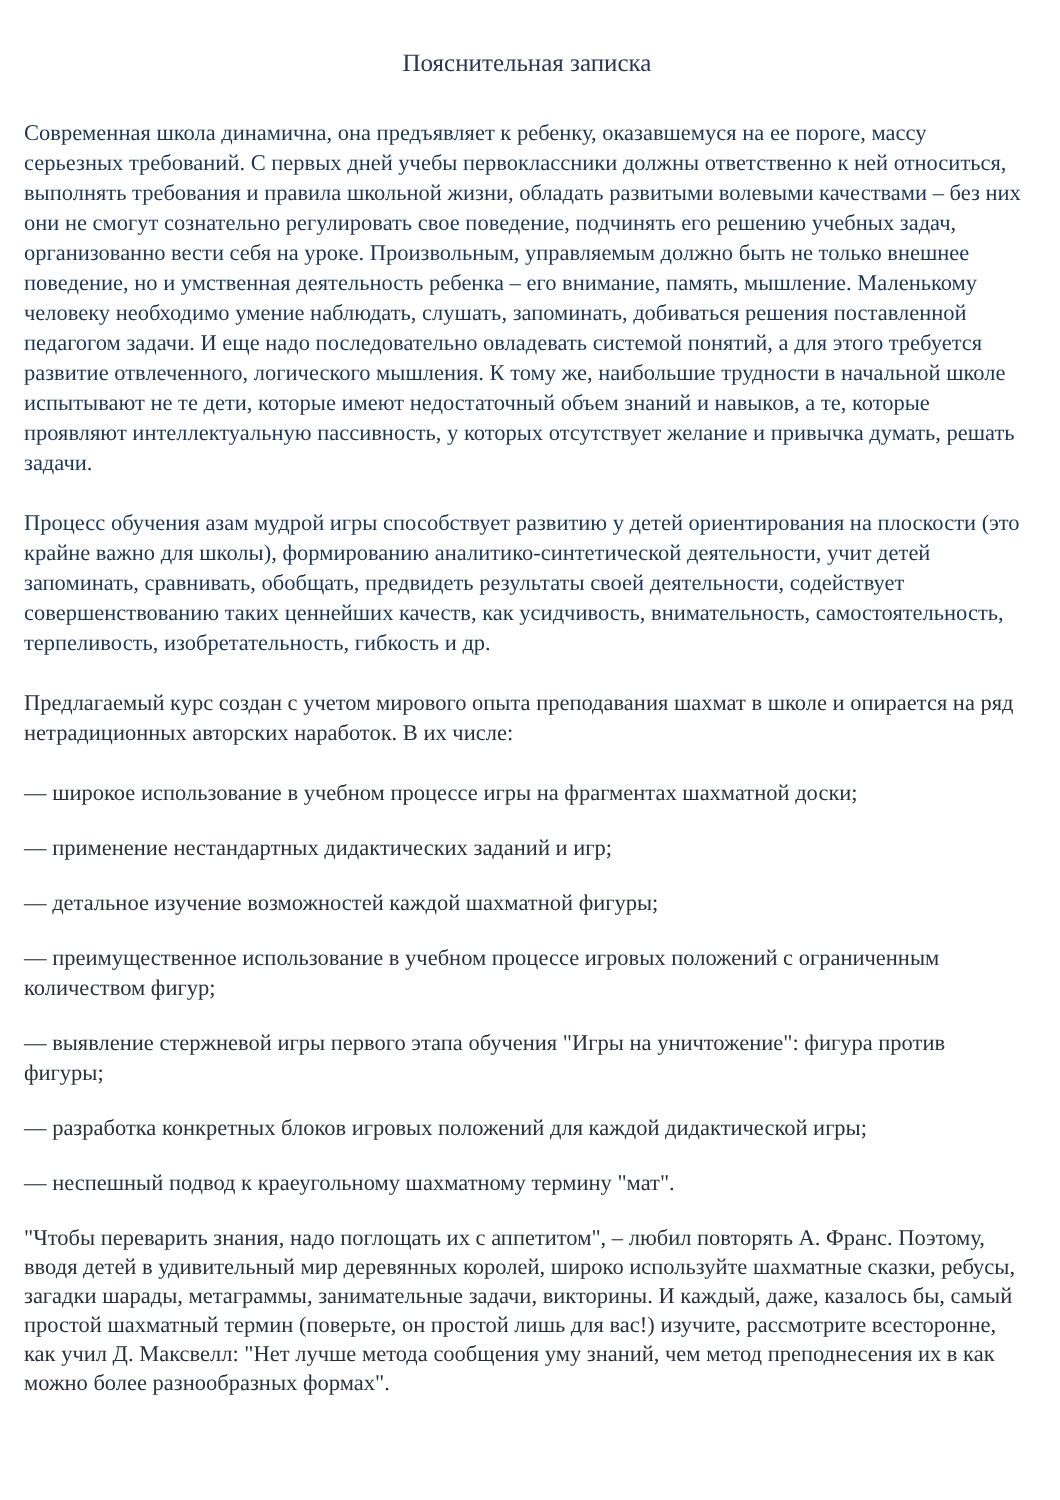Пояснительная записка
Современная школа динамична, она предъявляет к ребенку, оказавшемуся на ее пороге, массу серьезных требований. С первых дней учебы первоклассники должны ответственно к ней относиться, выполнять требования и правила школьной жизни, обладать развитыми волевыми качествами – без них они не смогут сознательно регулировать свое поведение, подчинять его решению учебных задач, организованно вести себя на уроке. Произвольным, управляемым должно быть не только внешнее поведение, но и умственная деятельность ребенка – его внимание, память, мышление. Маленькому человеку необходимо умение наблюдать, слушать, запоминать, добиваться решения поставленной педагогом задачи. И еще надо последовательно овладевать системой понятий, а для этого требуется развитие отвлеченного, логического мышления. К тому же, наибольшие трудности в начальной школе испытывают не те дети, которые имеют недостаточный объем знаний и навыков, а те, которые проявляют интеллектуальную пассивность, у которых отсутствует желание и привычка думать, решать задачи.
Процесс обучения азам мудрой игры способствует развитию у детей ориентирования на плоскости (это крайне важно для школы), формированию аналитико-синтетической деятельности, учит детей запоминать, сравнивать, обобщать, предвидеть результаты своей деятельности, содействует совершенствованию таких ценнейших качеств, как усидчивость, внимательность, самостоятельность, терпеливость, изобретательность, гибкость и др.
Предлагаемый курс создан с учетом мирового опыта преподавания шахмат в школе и опирается на ряд нетрадиционных авторских наработок. В их числе:
— широкое использование в учебном процессе игры на фрагментах шахматной доски;
— применение нестандартных дидактических заданий и игр;
— детальное изучение возможностей каждой шахматной фигуры;
— преимущественное использование в учебном процессе игровых положений с ограниченным количеством фигур;
— выявление стержневой игры первого этапа обучения "Игры на уничтожение": фигура против фигуры;
— разработка конкретных блоков игровых положений для каждой дидактической игры;
— неспешный подвод к краеугольному шахматному термину "мат".
"Чтобы переварить знания, надо поглощать их с аппетитом", – любил повторять А. Франс. Поэтому, вводя детей в удивительный мир деревянных королей, широко используйте шахматные сказки, ребусы, загадки шарады, метаграммы, занимательные задачи, викторины. И каждый, даже, казалось бы, самый простой шахматный термин (поверьте, он простой лишь для вас!) изучите, рассмотрите всесторонне, как учил Д. Максвелл: "Нет лучше метода сообщения уму знаний, чем метод преподнесения их в как можно более разнообразных формах".